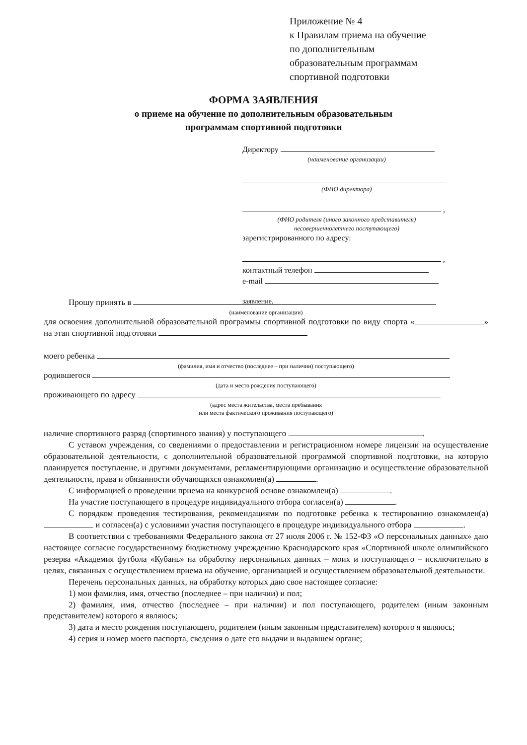Приложение № 4
к Правилам приема на обучение
по дополнительным
образовательным программам
спортивной подготовки
ФОРМА ЗАЯВЛЕНИЯ
о приеме на обучение по дополнительным образовательным
программам спортивной подготовки
Директору
(наименование организации)
(ФИО директора)
,
(ФИО родителя (иного законного представителя)
несовершеннолетнего поступающего)
зарегистрированного по адресу:
,
контактный телефон
e-mail
заявление.
Прошу принять в
(наименование организации)
для освоения дополнительной образовательной программы спортивной подготовки по виду спорта « » на этап спортивной подготовки
моего ребенка
(фамилия, имя и отчество (последнее – при наличии) поступающего)
родившегося
(дата и место рождения поступающего)
проживающего по адресу
(адрес места жительства, места пребывания
или места фактического проживания поступающего)
наличие спортивного разряд (спортивного звания) у поступающего .
С уставом учреждения, со сведениями о предоставлении и регистрационном номере лицензии на осуществление образовательной деятельности, с дополнительной образовательной программой спортивной подготовки, на которую планируется поступление, и другими документами, регламентирующими организацию и осуществление образовательной деятельности, права и обязанности обучающихся ознакомлен(а) .
С информацией о проведении приема на конкурсной основе ознакомлен(а) .
На участие поступающего в процедуре индивидуального отбора согласен(а) .
С порядком проведения тестирования, рекомендациями по подготовке ребенка к тестированию ознакомлен(а) и согласен(а) с условиями участия поступающего в процедуре индивидуального отбора .
В соответствии с требованиями Федерального закона от 27 июля 2006 г. № 152-ФЗ «О персональных данных» даю настоящее согласие государственному бюджетному учреждению Краснодарского края «Спортивной школе олимпийского резерва «Академия футбола «Кубань» на обработку персональных данных – моих и поступающего – исключительно в целях, связанных с осуществлением приема на обучение, организацией и осуществлением образовательной деятельности.
Перечень персональных данных, на обработку которых даю свое настоящее согласие:
1) мои фамилия, имя, отчество (последнее – при наличии) и пол;
2) фамилия, имя, отчество (последнее – при наличии) и пол поступающего, родителем (иным законным представителем) которого я являюсь;
3) дата и место рождения поступающего, родителем (иным законным представителем) которого я являюсь;
4) серия и номер моего паспорта, сведения о дате его выдачи и выдавшем органе;